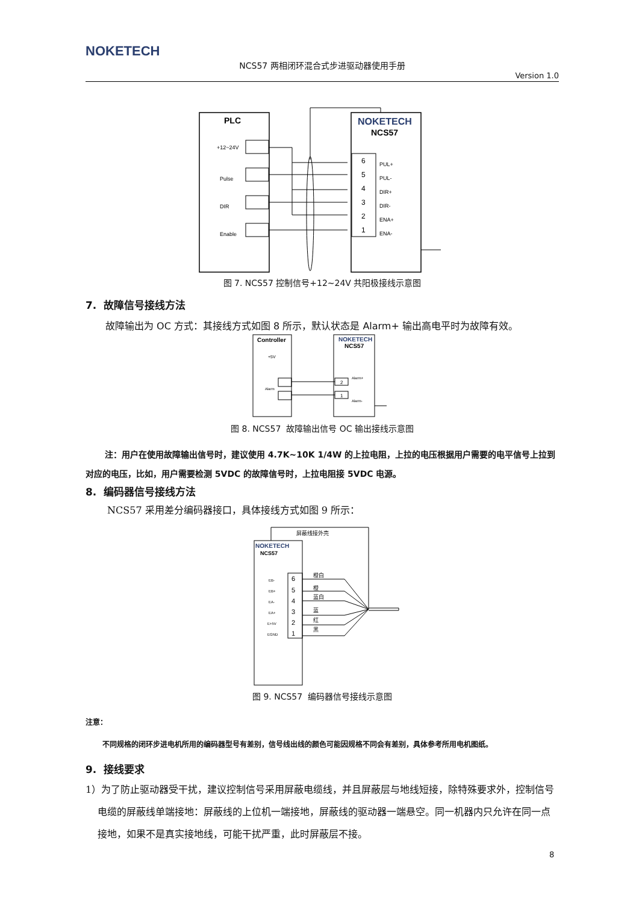NOKETECH
NCS57 两相闭环混合式步进驱动器使用手册
Version 1.0
PLC
NOKETECH
NCS57
+12~24V
Pulse
DIR
Enable
6
5
4
3
2
1
PUL+
PUL-
DIR+
DIR-
ENA+
ENA-
图 7. NCS57 控制信号+12~24V 共阳极接线示意图
7. 故障信号接线方法
故障输出为 OC 方式：其接线方式如图 8 所示，默认状态是 Alarm+ 输出高电平时为故障有效。
Controller
NOKETECH
NCS57
+5V
Alarm
Alarm+
Alarm-
2
1
图 8. NCS57 故障输出信号 OC 输出接线示意图
注：用户在使用故障输出信号时，建议使用 4.7K~10K 1/4W 的上拉电阻，上拉的电压根据用户需要的电平信号上拉到对应的电压，比如，用户需要检测 5VDC 的故障信号时，上拉电阻接 5VDC 电源。
8. 编码器信号接线方法
NCS57 采用差分编码器接口，具体接线方式如图 9 所示：
屏蔽线接外壳
NOKETECH
NCS57
6
5
4
3
2
1
EB-
EB+
EA-
EA+
E+5V
EGND
橙白
橙
蓝白
蓝
红
黑
图 9. NCS57 编码器信号接线示意图
注意：
不同规格的闭环步进电机所用的编码器型号有差别，信号线出线的颜色可能因规格不同会有差别，具体参考所用电机图纸。
9. 接线要求
1）为了防止驱动器受干扰，建议控制信号采用屏蔽电缆线，并且屏蔽层与地线短接，除特殊要求外，控制信号电缆的屏蔽线单端接地：屏蔽线的上位机一端接地，屏蔽线的驱动器一端悬空。同一机器内只允许在同一点接地，如果不是真实接地线，可能干扰严重，此时屏蔽层不接。
8